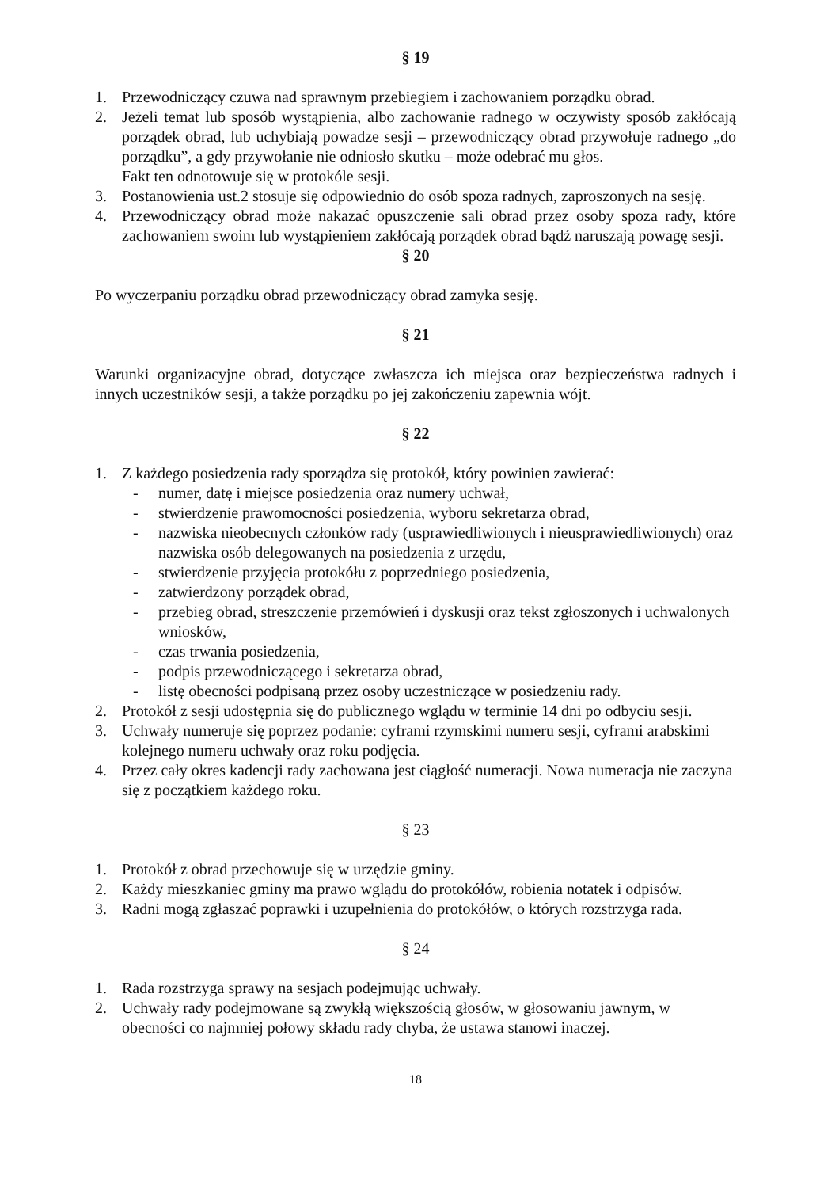§ 19
1. Przewodniczący czuwa nad sprawnym przebiegiem i zachowaniem porządku obrad.
2. Jeżeli temat lub sposób wystąpienia, albo zachowanie radnego w oczywisty sposób zakłócają porządek obrad, lub uchybiają powadze sesji – przewodniczący obrad przywołuje radnego „do porządku”, a gdy przywołanie nie odniosło skutku – może odebrać mu głos.
Fakt ten odnotowuje się w protokóle sesji.
3. Postanowienia ust.2 stosuje się odpowiednio do osób spoza radnych, zaproszonych na sesję.
4. Przewodniczący obrad może nakazać opuszczenie sali obrad przez osoby spoza rady, które zachowaniem swoim lub wystąpieniem zakłócają porządek obrad bądź naruszają powagę sesji.
§ 20
Po wyczerpaniu porządku obrad przewodniczący obrad zamyka sesję.
§ 21
Warunki organizacyjne obrad, dotyczące zwłaszcza ich miejsca oraz bezpieczeństwa radnych i innych uczestników sesji, a także porządku po jej zakończeniu zapewnia wójt.
§ 22
1. Z każdego posiedzenia rady sporządza się protokół, który powinien zawierać:
- numer, datę i miejsce posiedzenia oraz numery uchwał,
- stwierdzenie prawomocności posiedzenia, wyboru sekretarza obrad,
- nazwiska nieobecnych członków rady (usprawiedliwionych i nieusprawiedliwionych) oraz nazwiska osób delegowanych na posiedzenia z urzędu,
- stwierdzenie przyjęcia protokółu z poprzedniego posiedzenia,
- zatwierdzony porządek obrad,
- przebieg obrad, streszczenie przemówień i dyskusji oraz tekst zgłoszonych i uchwalonych wniosków,
- czas trwania posiedzenia,
- podpis przewodniczącego i sekretarza obrad,
- listę obecności podpisaną przez osoby uczestniczące w posiedzeniu rady.
2. Protokół z sesji udostępnia się do publicznego wglądu w terminie 14 dni po odbyciu sesji.
3. Uchwały numeruje się poprzez podanie: cyframi rzymskimi numeru sesji, cyframi arabskimi kolejnego numeru uchwały oraz roku podjęcia.
4. Przez cały okres kadencji rady zachowana jest ciągłość numeracji. Nowa numeracja nie zaczyna się z początkiem każdego roku.
§ 23
1. Protokół z obrad przechowuje się w urzędzie gminy.
2. Każdy mieszkaniec gminy ma prawo wglądu do protokółów, robienia notatek i odpisów.
3. Radni mogą zgłaszać poprawki i uzupełnienia do protokółów, o których rozstrzyga rada.
§ 24
1. Rada rozstrzyga sprawy na sesjach podejmując uchwały.
2. Uchwały rady podejmowane są zwykłą większością głosów, w głosowaniu jawnym, w obecności co najmniej połowy składu rady chyba, że ustawa stanowi inaczej.
18